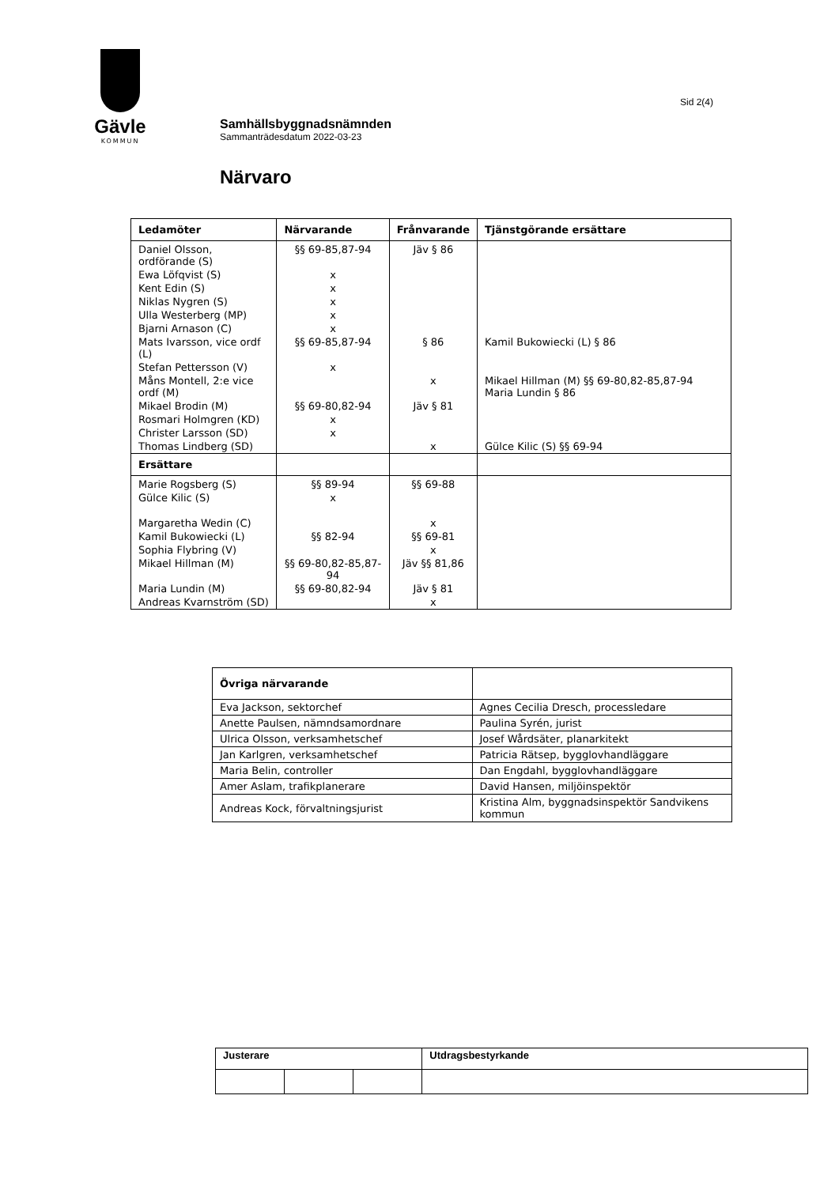Gävle
KOMMUN
Sid 2(4)
Samhällsbyggnadsnämnden
Sammanträdesdatum 2022-03-23
Närvaro
| Ledamöter | Närvarande | Frånvarande | Tjänstgörande ersättare |
| --- | --- | --- | --- |
| Daniel Olsson, ordförande (S) | §§ 69-85,87-94 | Jäv § 86 | |
| Ewa Löfqvist (S) | x | | |
| Kent Edin (S) | x | | |
| Niklas Nygren (S) | x | | |
| Ulla Westerberg (MP) | x | | |
| Bjarni Arnason (C) | x | | |
| Mats Ivarsson, vice ordf (L) | §§ 69-85,87-94 | § 86 | Kamil Bukowiecki (L) § 86 |
| Stefan Pettersson (V) | x | | |
| Måns Montell, 2:e vice ordf (M) | | x | Mikael Hillman (M) §§ 69-80,82-85,87-94 Maria Lundin § 86 |
| Mikael Brodin (M) | §§ 69-80,82-94 | Jäv § 81 | |
| Rosmari Holmgren (KD) | x | | |
| Christer Larsson (SD) | x | | |
| Thomas Lindberg (SD) | | x | Gülce Kilic (S) §§ 69-94 |
| Ersättare | | | |
| Marie Rogsberg (S) | §§ 89-94 | §§ 69-88 | |
| Gülce Kilic (S) | x | | |
| Margaretha Wedin (C) | | x | |
| Kamil Bukowiecki (L) | §§ 82-94 | §§ 69-81 | |
| Sophia Flybring (V) | | x | |
| Mikael Hillman (M) | §§ 69-80,82-85,87-94 | Jäv §§ 81,86 | |
| Maria Lundin (M) | §§ 69-80,82-94 | Jäv § 81 | |
| Andreas Kvarnström (SD) | | x | |
| Övriga närvarande | |
| --- | --- |
| Eva Jackson, sektorchef | Agnes Cecilia Dresch, processledare |
| Anette Paulsen, nämndsamordnare | Paulina Syrén, jurist |
| Ulrica Olsson, verksamhetschef | Josef Wårdsäter, planarkitekt |
| Jan Karlgren, verksamhetschef | Patricia Rätsep, bygglovhandläggare |
| Maria Belin, controller | Dan Engdahl, bygglovhandläggare |
| Amer Aslam, trafikplanerare | David Hansen, miljöinspektör |
| Andreas Kock, förvaltningsjurist | Kristina Alm, byggnadsinspektör Sandvikens kommun |
| Justerare | | | Utdragsbestyrkande |